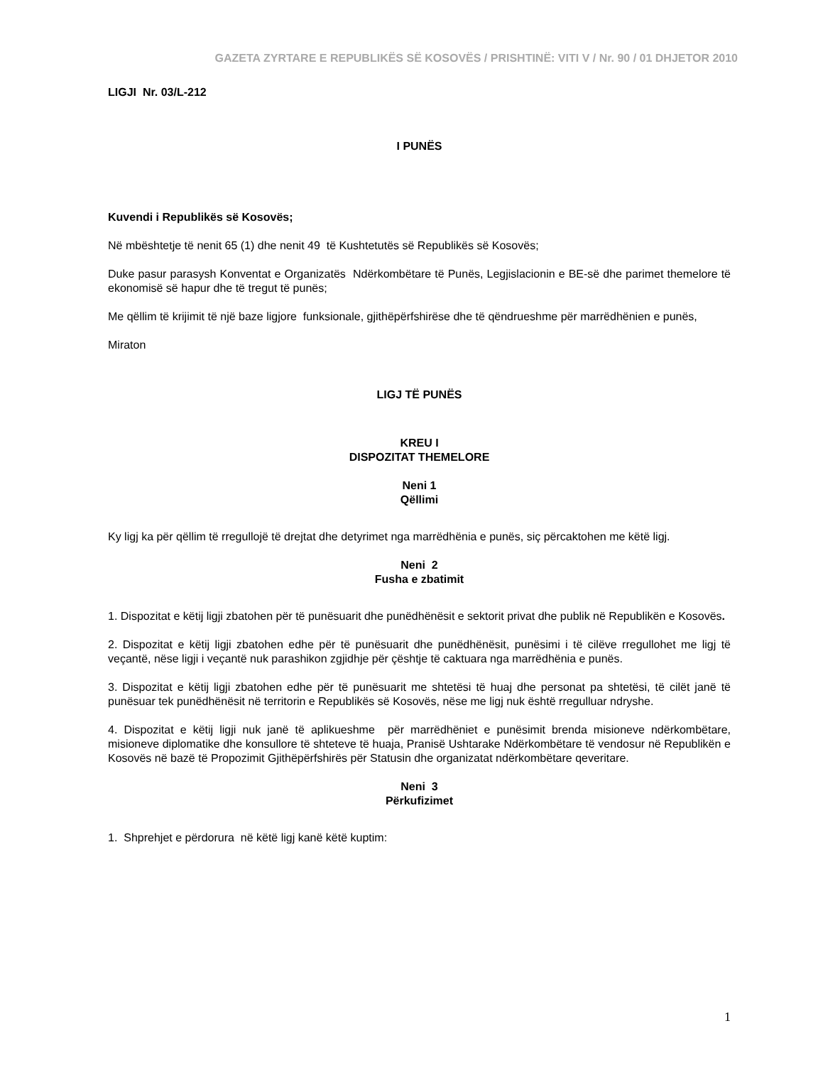GAZETA ZYRTARE E REPUBLIKËS SË KOSOVËS / PRISHTINË: VITI V / Nr. 90 / 01 DHJETOR 2010
LIGJI Nr. 03/L-212
I PUNËS
Kuvendi i Republikës së Kosovës;
Në mbështetje të nenit 65 (1) dhe nenit 49 të Kushtetutës së Republikës së Kosovës;
Duke pasur parasysh Konventat e Organizatës Ndërkombëtare të Punës, Legjislacionin e BE-së dhe parimet themelore të ekonomisë së hapur dhe të tregut të punës;
Me qëllim të krijimit të një baze ligjore funksionale, gjithëpërfshirëse dhe të qëndrueshme për marrëdhënien e punës,
Miraton
LIGJ TË PUNËS
KREU I
DISPOZITAT THEMELORE
Neni 1
Qëllimi
Ky ligj ka për qëllim të rregullojë të drejtat dhe detyrimet nga marrëdhënia e punës, siç përcaktohen me këtë ligj.
Neni 2
Fusha e zbatimit
1. Dispozitat e këtij ligji zbatohen për të punësuarit dhe punëdhënësit e sektorit privat dhe publik në Republikën e Kosovës.
2. Dispozitat e këtij ligji zbatohen edhe për të punësuarit dhe punëdhënësit, punësimi i të cilëve rregullohet me ligj të veçantë, nëse ligji i veçantë nuk parashikon zgjidhje për çështje të caktuara nga marrëdhënia e punës.
3. Dispozitat e këtij ligji zbatohen edhe për të punësuarit me shtetësi të huaj dhe personat pa shtetësi, të cilët janë të punësuar tek punëdhënësit në territorin e Republikës së Kosovës, nëse me ligj nuk është rregulluar ndryshe.
4. Dispozitat e këtij ligji nuk janë të aplikueshme për marrëdhëniet e punësimit brenda misioneve ndërkombëtare, misioneve diplomatike dhe konsullore të shteteve të huaja, Pranisë Ushtarake Ndërkombëtare të vendosur në Republikën e Kosovës në bazë të Propozimit Gjithëpërfshirës për Statusin dhe organizatat ndërkombëtare qeveritare.
Neni 3
Përkufizimet
1. Shprehjet e përdorura në këtë ligj kanë këtë kuptim:
1